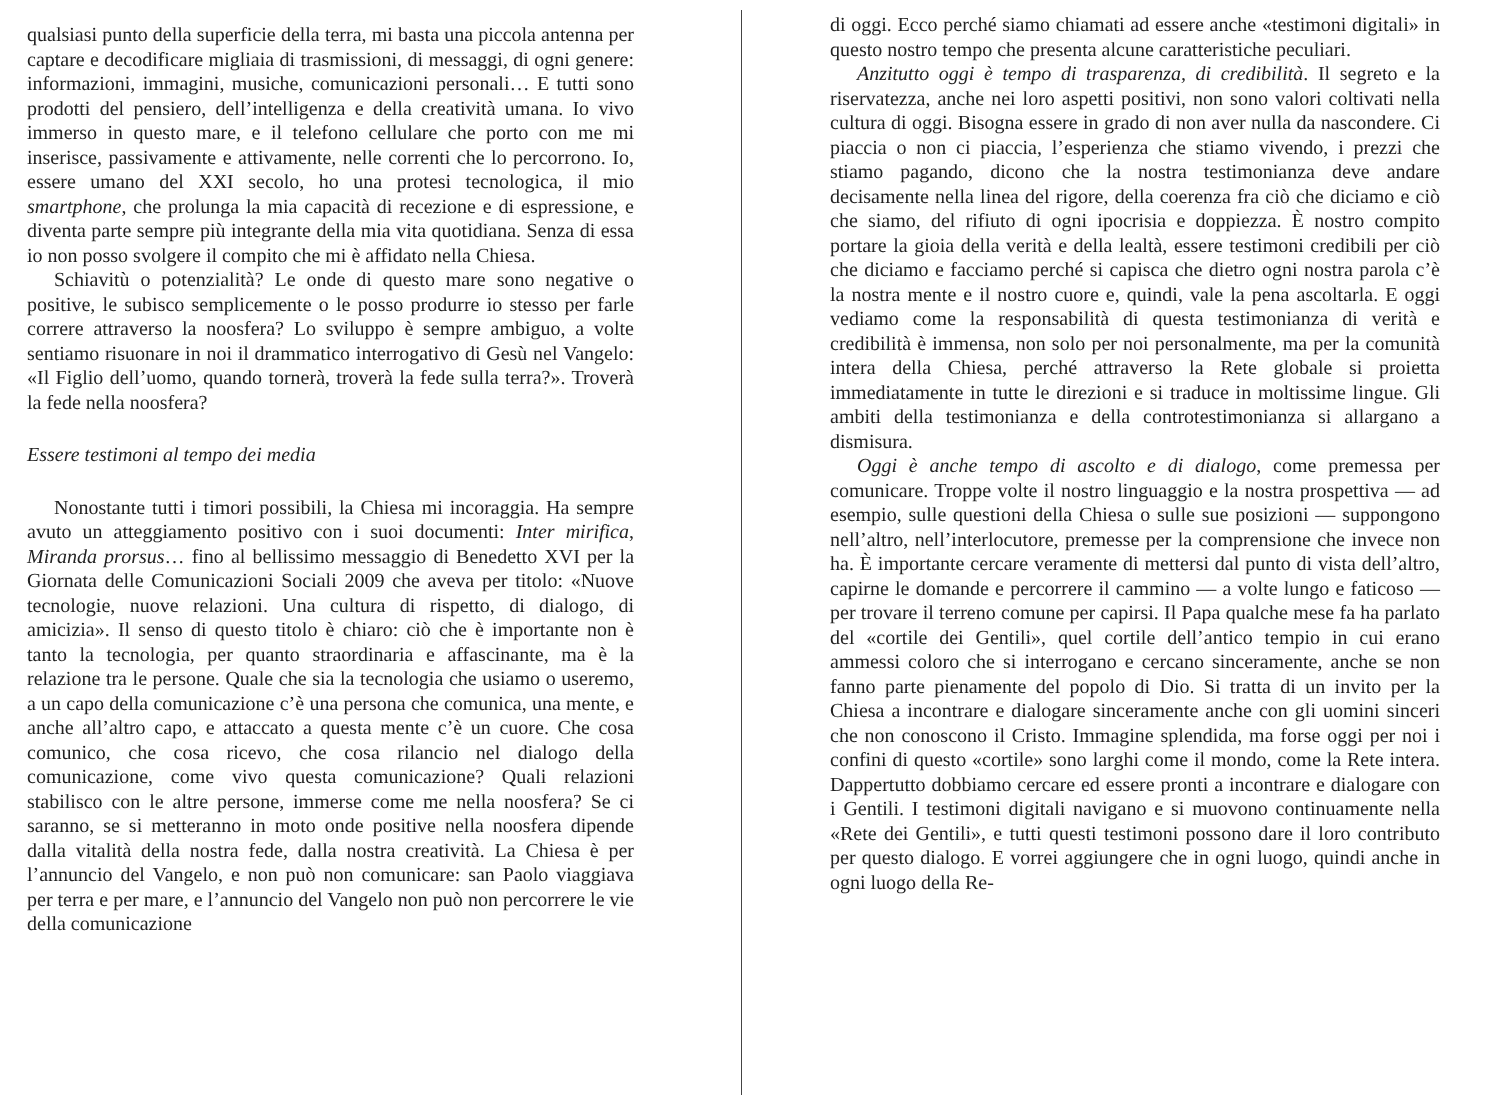qualsiasi punto della superficie della terra, mi basta una piccola antenna per captare e decodificare migliaia di trasmissioni, di messaggi, di ogni genere: informazioni, immagini, musiche, comunicazioni personali… E tutti sono prodotti del pensiero, dell’intelligenza e della creatività umana. Io vivo immerso in questo mare, e il telefono cellulare che porto con me mi inserisce, passivamente e attivamente, nelle correnti che lo percorrono. Io, essere umano del XXI secolo, ho una protesi tecnologica, il mio smartphone, che prolunga la mia capacità di recezione e di espressione, e diventa parte sempre più integrante della mia vita quotidiana. Senza di essa io non posso svolgere il compito che mi è affidato nella Chiesa.
Schiavitù o potenzialità? Le onde di questo mare sono negative o positive, le subisco semplicemente o le posso produrre io stesso per farle correre attraverso la noosfera? Lo sviluppo è sempre ambiguo, a volte sentiamo risuonare in noi il drammatico interrogativo di Gesù nel Vangelo: «Il Figlio dell’uomo, quando tornerà, troverà la fede sulla terra?». Troverà la fede nella noosfera?
Essere testimoni al tempo dei media
Nonostante tutti i timori possibili, la Chiesa mi incoraggia. Ha sempre avuto un atteggiamento positivo con i suoi documenti: Inter mirifica, Miranda prorsus… fino al bellissimo messaggio di Benedetto XVI per la Giornata delle Comunicazioni Sociali 2009 che aveva per titolo: «Nuove tecnologie, nuove relazioni. Una cultura di rispetto, di dialogo, di amicizia». Il senso di questo titolo è chiaro: ciò che è importante non è tanto la tecnologia, per quanto straordinaria e affascinante, ma è la relazione tra le persone. Quale che sia la tecnologia che usiamo o useremo, a un capo della comunicazione c’è una persona che comunica, una mente, e anche all’altro capo, e attaccato a questa mente c’è un cuore. Che cosa comunico, che cosa ricevo, che cosa rilancio nel dialogo della comunicazione, come vivo questa comunicazione? Quali relazioni stabilisco con le altre persone, immerse come me nella noosfera? Se ci saranno, se si metteranno in moto onde positive nella noosfera dipende dalla vitalità della nostra fede, dalla nostra creatività. La Chiesa è per l’annuncio del Vangelo, e non può non comunicare: san Paolo viaggiava per terra e per mare, e l’annuncio del Vangelo non può non percorrere le vie della comunicazione
di oggi. Ecco perché siamo chiamati ad essere anche «testimoni digitali» in questo nostro tempo che presenta alcune caratteristiche peculiari.
Anzitutto oggi è tempo di trasparenza, di credibilità. Il segreto e la riservatezza, anche nei loro aspetti positivi, non sono valori coltivati nella cultura di oggi. Bisogna essere in grado di non aver nulla da nascondere. Ci piaccia o non ci piaccia, l’esperienza che stiamo vivendo, i prezzi che stiamo pagando, dicono che la nostra testimonianza deve andare decisamente nella linea del rigore, della coerenza fra ciò che diciamo e ciò che siamo, del rifiuto di ogni ipocrisia e doppiezza. È nostro compito portare la gioia della verità e della lealtà, essere testimoni credibili per ciò che diciamo e facciamo perché si capisca che dietro ogni nostra parola c’è la nostra mente e il nostro cuore e, quindi, vale la pena ascoltarla. E oggi vediamo come la responsabilità di questa testimonianza di verità e credibilità è immensa, non solo per noi personalmente, ma per la comunità intera della Chiesa, perché attraverso la Rete globale si proietta immediatamente in tutte le direzioni e si traduce in moltissime lingue. Gli ambiti della testimonianza e della controtestimonianza si allargano a dismisura.
Oggi è anche tempo di ascolto e di dialogo, come premessa per comunicare. Troppe volte il nostro linguaggio e la nostra prospettiva — ad esempio, sulle questioni della Chiesa o sulle sue posizioni — suppongono nell’altro, nell’interlocutore, premesse per la comprensione che invece non ha. È importante cercare veramente di mettersi dal punto di vista dell’altro, capirne le domande e percorrere il cammino — a volte lungo e faticoso — per trovare il terreno comune per capirsi. Il Papa qualche mese fa ha parlato del «cortile dei Gentili», quel cortile dell’antico tempio in cui erano ammessi coloro che si interrogano e cercano sinceramente, anche se non fanno parte pienamente del popolo di Dio. Si tratta di un invito per la Chiesa a incontrare e dialogare sinceramente anche con gli uomini sinceri che non conoscono il Cristo. Immagine splendida, ma forse oggi per noi i confini di questo «cortile» sono larghi come il mondo, come la Rete intera. Dappertutto dobbiamo cercare ed essere pronti a incontrare e dialogare con i Gentili. I testimoni digitali navigano e si muovono continuamente nella «Rete dei Gentili», e tutti questi testimoni possono dare il loro contributo per questo dialogo. E vorrei aggiungere che in ogni luogo, quindi anche in ogni luogo della Re-